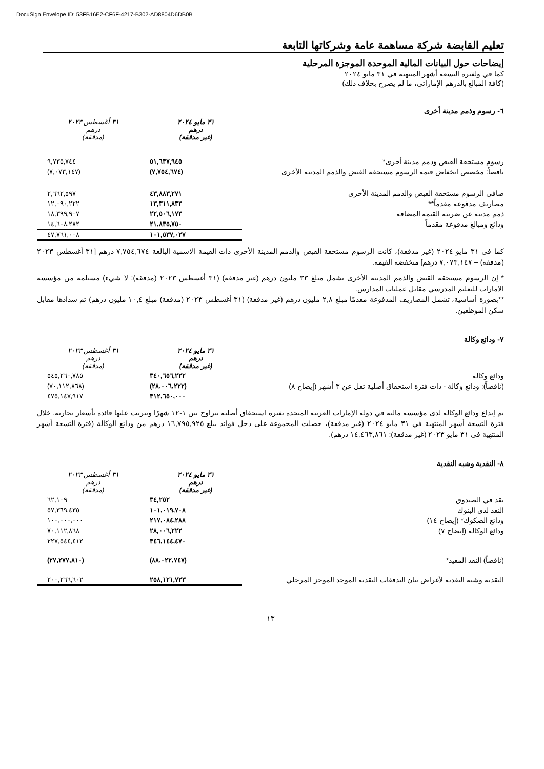DocuSign Envelope ID: 53FB16E2-CF6F-4217-B302-AD8804D6DB0B
تعليم القابضة شركة مساهمة عامة وشركاتها التابعة
إيضاحات حول البيانات المالية الموحدة الموجزة المرحلية
كما في ولفترة التسعة أشهر المنتهية في ٣١ مايو ٢٠٢٤
(كافة المبالغ بالدرهم الإماراتي، ما لم يصرح بخلاف ذلك)
٦- رسوم وذمم مدينة أخرى
| | ٣١ مايو ٢٠٢٤ درهم (غير مدققة) | ٣١ أغسطس ٢٠٢٣ درهم (مدققة) |
| رسوم مستحقة القبض وذمم مدينة أخرى* | ٥١,٦٣٧,٩٤٥ | ٩,٧٣٥,٧٤٤ |
| ناقصاً: مخصص انخفاض قيمة الرسوم مستحقة القبض والذمم المدينة الأخرى | (٧,٧٥٤,٦٧٤) | (٧,٠٧٣,١٤٧) |
| صافي الرسوم مستحقة القبض والذمم المدينة الأخرى | ٤٣,٨٨٣,٢٧١ | ٢,٦٦٢,٥٩٧ |
| مصاريف مدفوعة مقدماً** | ١٣,٣١١,٨٣٣ | ١٢,٠٩٠,٢٢٢ |
| ذمم مدينة عن ضريبة القيمة المضافة | ٢٢,٥٠٦,١٧٣ | ١٨,٣٩٩,٩٠٧ |
| ودائع ومبالغ مدفوعة مقدماً | ٢١,٨٣٥,٧٥٠ | ١٤,٦٠٨,٢٨٢ |
| | ١٠١,٥٣٧,٠٢٧ | ٤٧,٧٦١,٠٠٨ |
كما في ٣١ مايو ٢٠٢٤ (غير مدققة)، كانت الرسوم مستحقة القبض والذمم المدينة الأخرى ذات القيمة الاسمية البالغة ٧,٧٥٤,٦٧٤ درهم [٣١ أغسطس ٢٠٢٣ (مدققة) – ٧,٠٧٣,١٤٧ درهم] منخفضة القيمة.
* إن الرسوم مستحقة القبض والذمم المدينة الأخرى تشمل مبلغ ٣٣ مليون درهم (غير مدققة) (٣١ أغسطس ٢٠٢٣ (مدققة): لا شيء) مستلمة من مؤسسة الامارات للتعليم المدرسي مقابل عمليات المدارس.
**بصورة أساسية، تشمل المصاريف المدفوعة مقدمًا مبلغ ٢,٨ مليون درهم (غير مدققة) (٣١ أغسطس ٢٠٢٣ (مدققة) مبلغ ١٠,٤ مليون درهم) تم سدادها مقابل سكن الموظفين.
٧- ودائع وكالة
| | ٣١ مايو ٢٠٢٤ درهم (غير مدققة) | ٣١ أغسطس ٢٠٢٣ درهم (مدققة) |
| ودائع وكالة | ٣٤٠,٦٥٦,٢٢٢ | ٥٤٥,٢٦٠,٧٨٥ |
| (ناقصاً): ودائع وكالة - ذات فترة استحقاق أصلية تقل عن ٣ أشهر (إيضاح ٨) | (٢٨,٠٠٦,٢٢٢) | (٧٠,١١٢,٨٦٨) |
| | ٣١٢,٦٥٠,٠٠٠ | ٤٧٥,١٤٧,٩١٧ |
تم إيداع ودائع الوكالة لدى مؤسسة مالية في دولة الإمارات العربية المتحدة بفترة استحقاق أصلية تتراوح بين ١-١٢ شهرًا ويترتب عليها فائدة بأسعار تجارية. خلال فترة التسعة أشهر المنتهية في ٣١ مايو ٢٠٢٤ (غير مدققة)، حصلت المجموعة على دخل فوائد يبلغ ١٦,٧٩٥,٩٢٥ درهم من ودائع الوكالة (فترة التسعة أشهر المنتهية في ٣١ مايو ٢٠٢٣ (غير مدققة): ١٤,٤٦٣,٨٦١ درهم).
٨- النقدية وشبه النقدية
| | ٣١ مايو ٢٠٢٤ درهم (غير مدققة) | ٣١ أغسطس ٢٠٢٣ درهم (مدققة) |
| نقد في الصندوق | ٣٤,٢٥٢ | ٦٢,١٠٩ |
| النقد لدى البنوك | ١٠١,٠١٩,٧٠٨ | ٥٧,٣٦٩,٤٣٥ |
| ودائع الصكوك* (إيضاح ١٤) | ٢١٧,٠٨٤,٢٨٨ | ١٠٠,٠٠٠,٠٠٠ |
| ودائع الوكالة (إيضاح ٧) | ٢٨,٠٠٦,٢٢٢ | ٧٠,١١٢,٨٦٨ |
| | ٣٤٦,١٤٤,٤٧٠ | ٢٢٧,٥٤٤,٤١٢ |
| (ناقصاً) النقد المقيد* | (٨٨,٠٢٢,٧٤٧) | (٢٧,٢٧٧,٨١٠) |
| النقدية وشبه النقدية لأغراض بيان التدفقات النقدية الموحد الموجز المرحلي | ٢٥٨,١٢١,٧٢٣ | ٢٠٠,٢٦٦,٦٠٢ |
١٣